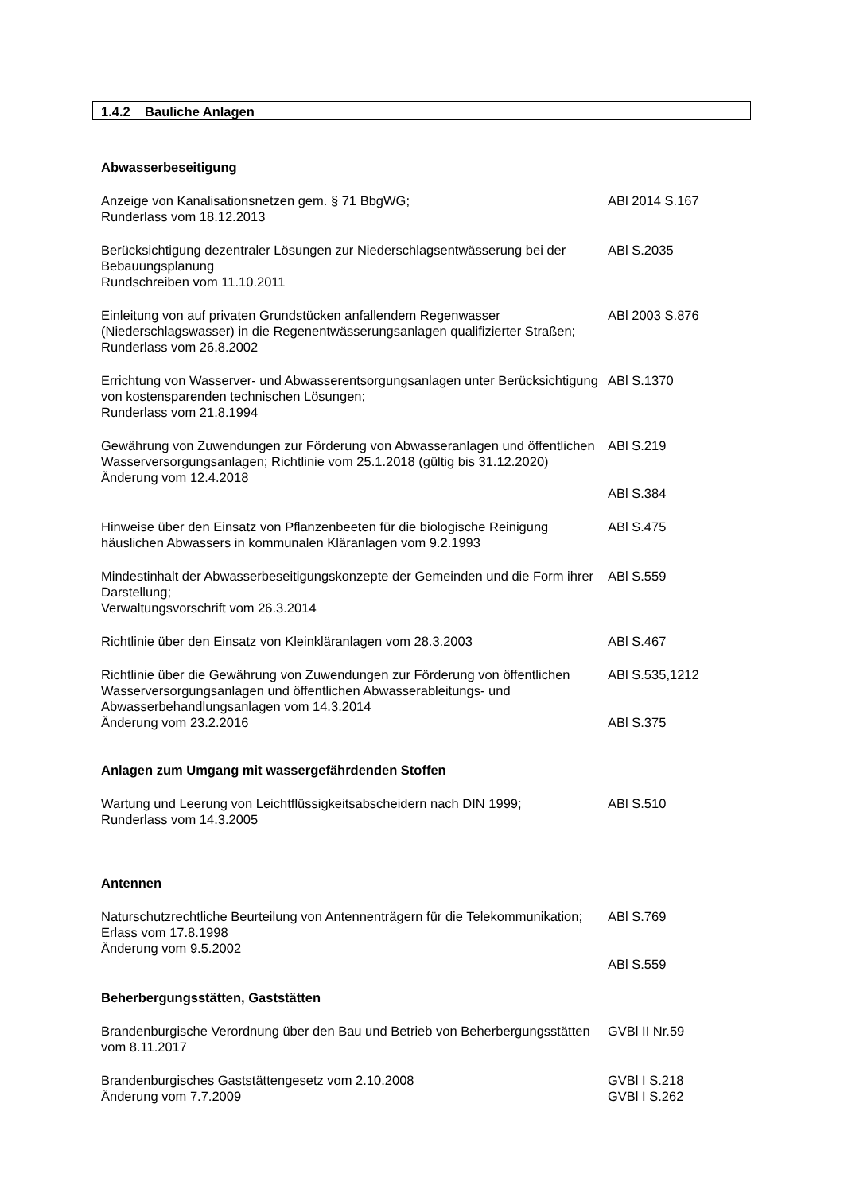1.4.2 Bauliche Anlagen
Abwasserbeseitigung
Anzeige von Kanalisationsnetzen gem. § 71 BbgWG;
Runderlass vom 18.12.2013
ABl 2014 S.167
Berücksichtigung dezentraler Lösungen zur Niederschlagsentwässerung bei der Bebauungsplanung
Rundschreiben vom 11.10.2011
ABl S.2035
Einleitung von auf privaten Grundstücken anfallendem Regenwasser (Niederschlagswasser) in die Regenentwässerungsanlagen qualifizierter Straßen; Runderlass vom 26.8.2002
ABl 2003 S.876
Errichtung von Wasserver- und Abwasserentsorgungsanlagen unter Berücksichtigung von kostensparenden technischen Lösungen;
Runderlass vom 21.8.1994
ABl S.1370
Gewährung von Zuwendungen zur Förderung von Abwasseranlagen und öffentlichen Wasserversorgungsanlagen; Richtlinie vom 25.1.2018 (gültig bis 31.12.2020)
Änderung vom 12.4.2018
ABl S.219
ABl S.384
Hinweise über den Einsatz von Pflanzenbeeten für die biologische Reinigung häuslichen Abwassers in kommunalen Kläranlagen vom 9.2.1993
ABl S.475
Mindestinhalt der Abwasserbeseitigungskonzepte der Gemeinden und die Form ihrer Darstellung;
Verwaltungsvorschrift vom 26.3.2014
ABl S.559
Richtlinie über den Einsatz von Kleinkläranlagen vom 28.3.2003 ABl S.467
Richtlinie über die Gewährung von Zuwendungen zur Förderung von öffentlichen Wasserversorgungsanlagen und öffentlichen Abwasserableitungs- und Abwasserbehandlungsanlagen vom 14.3.2014
Änderung vom 23.2.2016
ABl S.535,1212
ABl S.375
Anlagen zum Umgang mit wassergefährdenden Stoffen
Wartung und Leerung von Leichtflüssigkeitsabscheidern nach DIN 1999;
Runderlass vom 14.3.2005
ABl S.510
Antennen
Naturschutzrechtliche Beurteilung von Antennenträgern für die Telekommunikation;
Erlass vom 17.8.1998
Änderung vom 9.5.2002
ABl S.769
ABl S.559
Beherbergungsstätten, Gaststätten
Brandenburgische Verordnung über den Bau und Betrieb von Beherbergungsstätten vom 8.11.2017
GVBl II Nr.59
Brandenburgisches Gaststättengesetz vom 2.10.2008
Änderung vom 7.7.2009
GVBl I S.218
GVBl I S.262